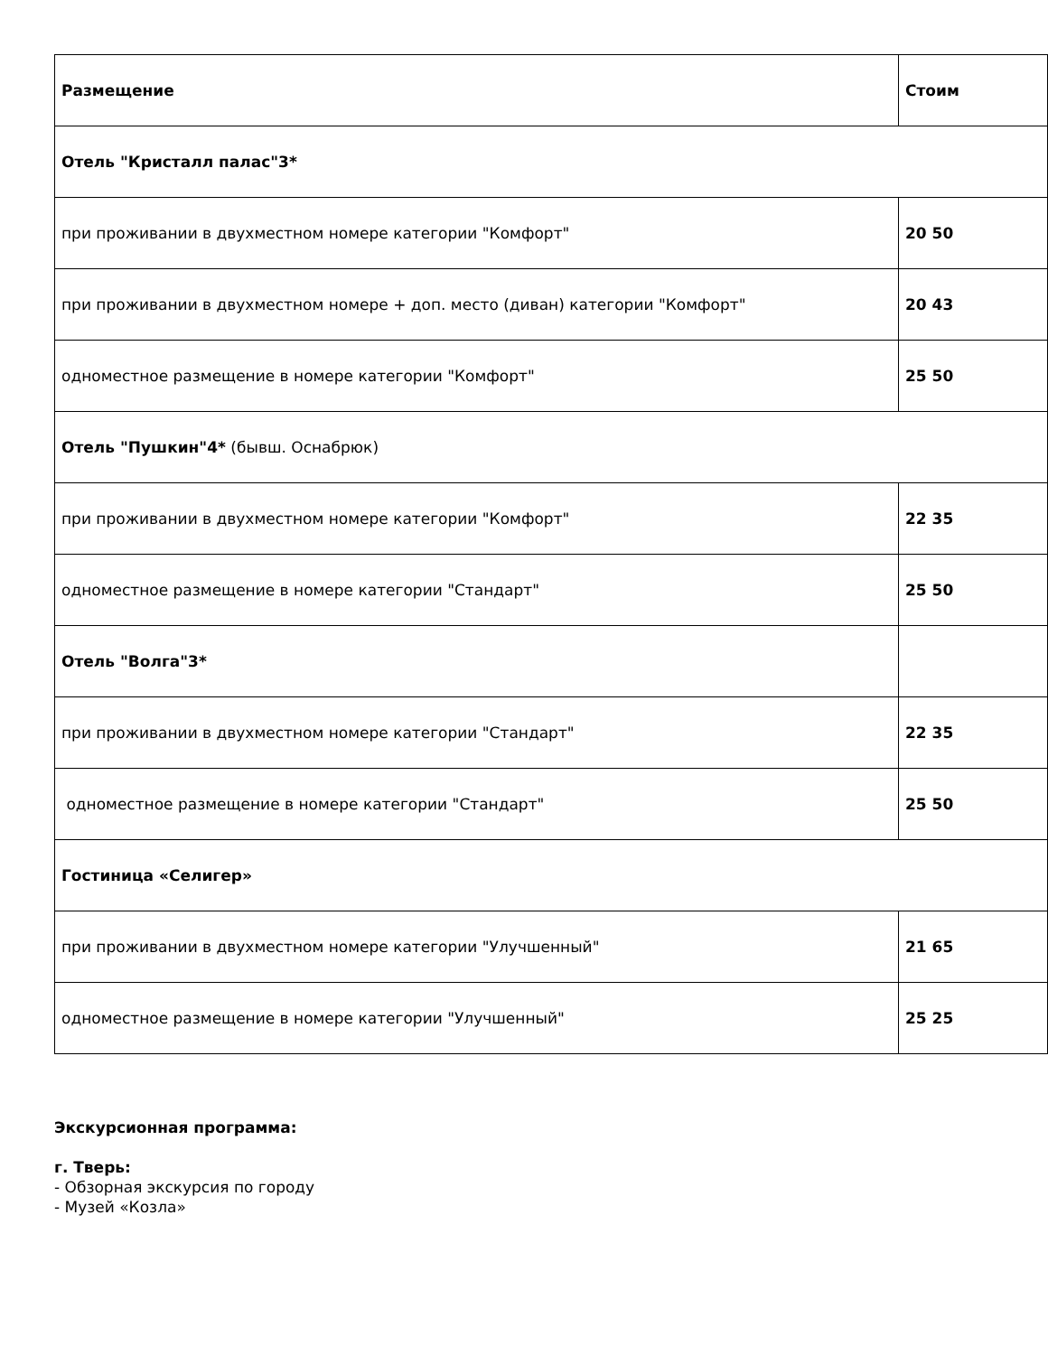| Размещение | Стоим |
| --- | --- |
| Отель "Кристалл палас"3* | |
| при проживании в двухместном номере категории "Комфорт" | 20 50 |
| при проживании в двухместном номере + доп. место (диван) категории "Комфорт" | 20 43 |
| одноместное размещение в номере категории "Комфорт" | 25 50 |
| Отель "Пушкин"4* (бывш. Оснабрюк) | |
| при проживании в двухместном номере категории "Комфорт" | 22 35 |
| одноместное размещение в номере категории "Стандарт" | 25 50 |
| Отель "Волга"3* | |
| при проживании в двухместном номере категории "Стандарт" | 22 35 |
| одноместное размещение в номере категории "Стандарт" | 25 50 |
| Гостиница «Селигер» | |
| при проживании в двухместном номере категории "Улучшенный" | 21 65 |
| одноместное размещение в номере категории "Улучшенный" | 25 25 |
Экскурсионная программа:
г. Тверь:
- Обзорная экскурсия по городу
- Музей «Козла»